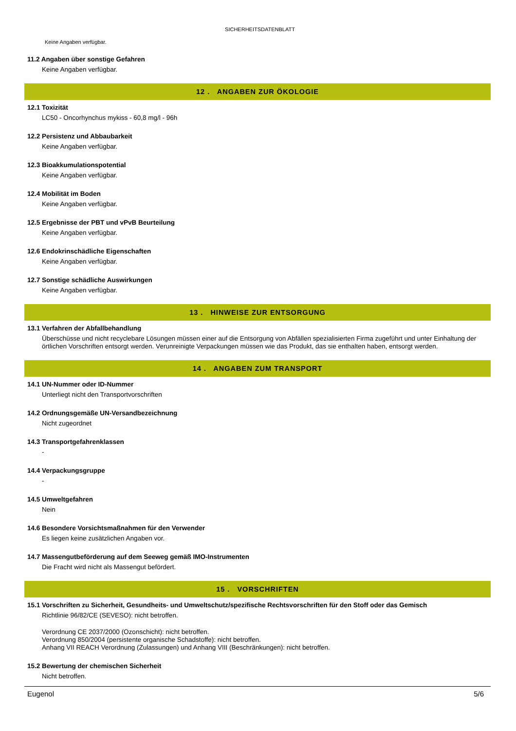SICHERHEITSDATENBLATT
Keine Angaben verfügbar.
11.2 Angaben über sonstige Gefahren
Keine Angaben verfügbar.
12 . ANGABEN ZUR ÖKOLOGIE
12.1 Toxizität
LC50 - Oncorhynchus mykiss - 60,8 mg/l - 96h
12.2 Persistenz und Abbaubarkeit
Keine Angaben verfügbar.
12.3 Bioakkumulationspotential
Keine Angaben verfügbar.
12.4 Mobilität im Boden
Keine Angaben verfügbar.
12.5 Ergebnisse der PBT und vPvB Beurteilung
Keine Angaben verfügbar.
12.6 Endokrinschädliche Eigenschaften
Keine Angaben verfügbar.
12.7 Sonstige schädliche Auswirkungen
Keine Angaben verfügbar.
13 . HINWEISE ZUR ENTSORGUNG
13.1 Verfahren der Abfallbehandlung
Überschüsse und nicht recyclebare Lösungen müssen einer auf die Entsorgung von Abfällen spezialisierten Firma zugeführt und unter Einhaltung der örtlichen Vorschriften entsorgt werden. Verunreinigte Verpackungen müssen wie das Produkt, das sie enthalten haben, entsorgt werden.
14 . ANGABEN ZUM TRANSPORT
14.1 UN-Nummer oder ID-Nummer
Unterliegt nicht den Transportvorschriften
14.2 Ordnungsgemäße UN-Versandbezeichnung
Nicht zugeordnet
14.3 Transportgefahrenklassen
-
14.4 Verpackungsgruppe
-
14.5 Umweltgefahren
Nein
14.6 Besondere Vorsichtsmaßnahmen für den Verwender
Es liegen keine zusätzlichen Angaben vor.
14.7 Massengutbeförderung auf dem Seeweg gemäß IMO-Instrumenten
Die Fracht wird nicht als Massengut befördert.
15 . VORSCHRIFTEN
15.1 Vorschriften zu Sicherheit, Gesundheits- und Umweltschutz/spezifische Rechtsvorschriften für den Stoff oder das Gemisch
Richtlinie 96/82/CE (SEVESO): nicht betroffen.
Verordnung CE 2037/2000 (Ozonschicht): nicht betroffen.
Verordnung 850/2004 (persistente organische Schadstoffe): nicht betroffen.
Anhang VII REACH Verordnung (Zulassungen) und Anhang VIII (Beschränkungen): nicht betroffen.
15.2 Bewertung der chemischen Sicherheit
Nicht betroffen.
Eugenol 5/6